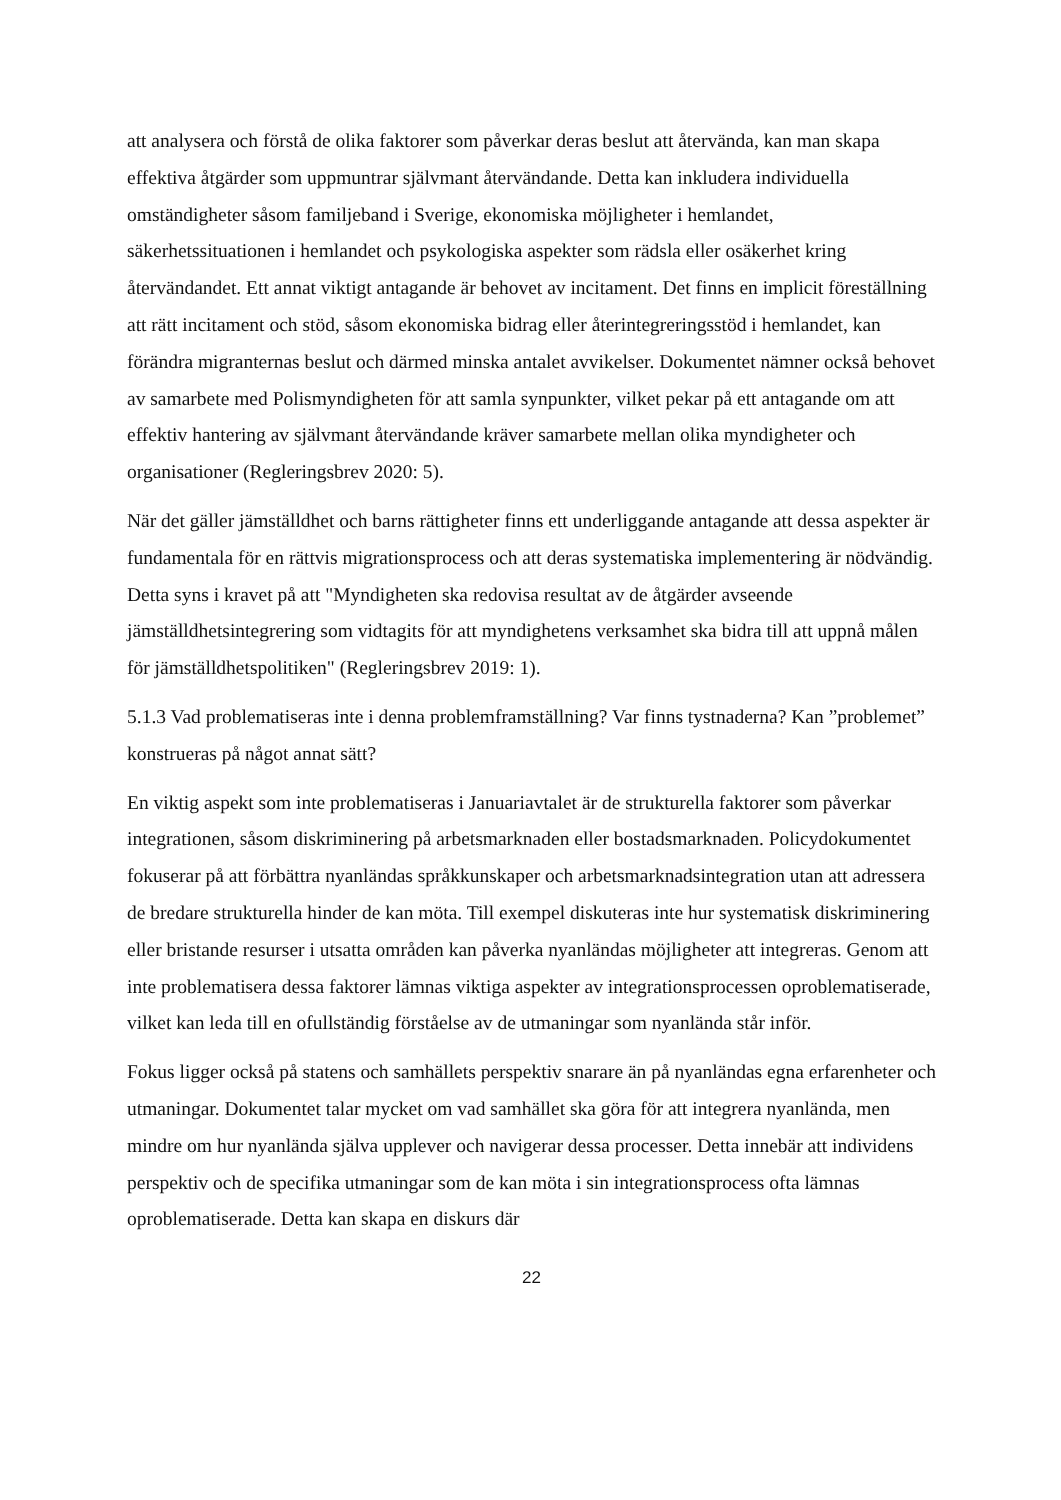att analysera och förstå de olika faktorer som påverkar deras beslut att återvända, kan man skapa effektiva åtgärder som uppmuntrar självmant återvändande. Detta kan inkludera individuella omständigheter såsom familjeband i Sverige, ekonomiska möjligheter i hemlandet, säkerhetssituationen i hemlandet och psykologiska aspekter som rädsla eller osäkerhet kring återvändandet. Ett annat viktigt antagande är behovet av incitament. Det finns en implicit föreställning att rätt incitament och stöd, såsom ekonomiska bidrag eller återintegreringsstöd i hemlandet, kan förändra migranternas beslut och därmed minska antalet avvikelser. Dokumentet nämner också behovet av samarbete med Polismyndigheten för att samla synpunkter, vilket pekar på ett antagande om att effektiv hantering av självmant återvändande kräver samarbete mellan olika myndigheter och organisationer (Regleringsbrev 2020: 5).
När det gäller jämställdhet och barns rättigheter finns ett underliggande antagande att dessa aspekter är fundamentala för en rättvis migrationsprocess och att deras systematiska implementering är nödvändig. Detta syns i kravet på att "Myndigheten ska redovisa resultat av de åtgärder avseende jämställdhetsintegrering som vidtagits för att myndighetens verksamhet ska bidra till att uppnå målen för jämställdhetspolitiken" (Regleringsbrev 2019: 1).
5.1.3 Vad problematiseras inte i denna problemframställning? Var finns tystnaderna? Kan ”problemet” konstrueras på något annat sätt?
En viktig aspekt som inte problematiseras i Januariavtalet är de strukturella faktorer som påverkar integrationen, såsom diskriminering på arbetsmarknaden eller bostadsmarknaden. Policydokumentet fokuserar på att förbättra nyanländas språkkunskaper och arbetsmarknadsintegration utan att adressera de bredare strukturella hinder de kan möta. Till exempel diskuteras inte hur systematisk diskriminering eller bristande resurser i utsatta områden kan påverka nyanländas möjligheter att integreras. Genom att inte problematisera dessa faktorer lämnas viktiga aspekter av integrationsprocessen oproblematiserade, vilket kan leda till en ofullständig förståelse av de utmaningar som nyanlända står inför.
Fokus ligger också på statens och samhällets perspektiv snarare än på nyanländas egna erfarenheter och utmaningar. Dokumentet talar mycket om vad samhället ska göra för att integrera nyanlända, men mindre om hur nyanlända själva upplever och navigerar dessa processer. Detta innebär att individens perspektiv och de specifika utmaningar som de kan möta i sin integrationsprocess ofta lämnas oproblematiserade. Detta kan skapa en diskurs där
22